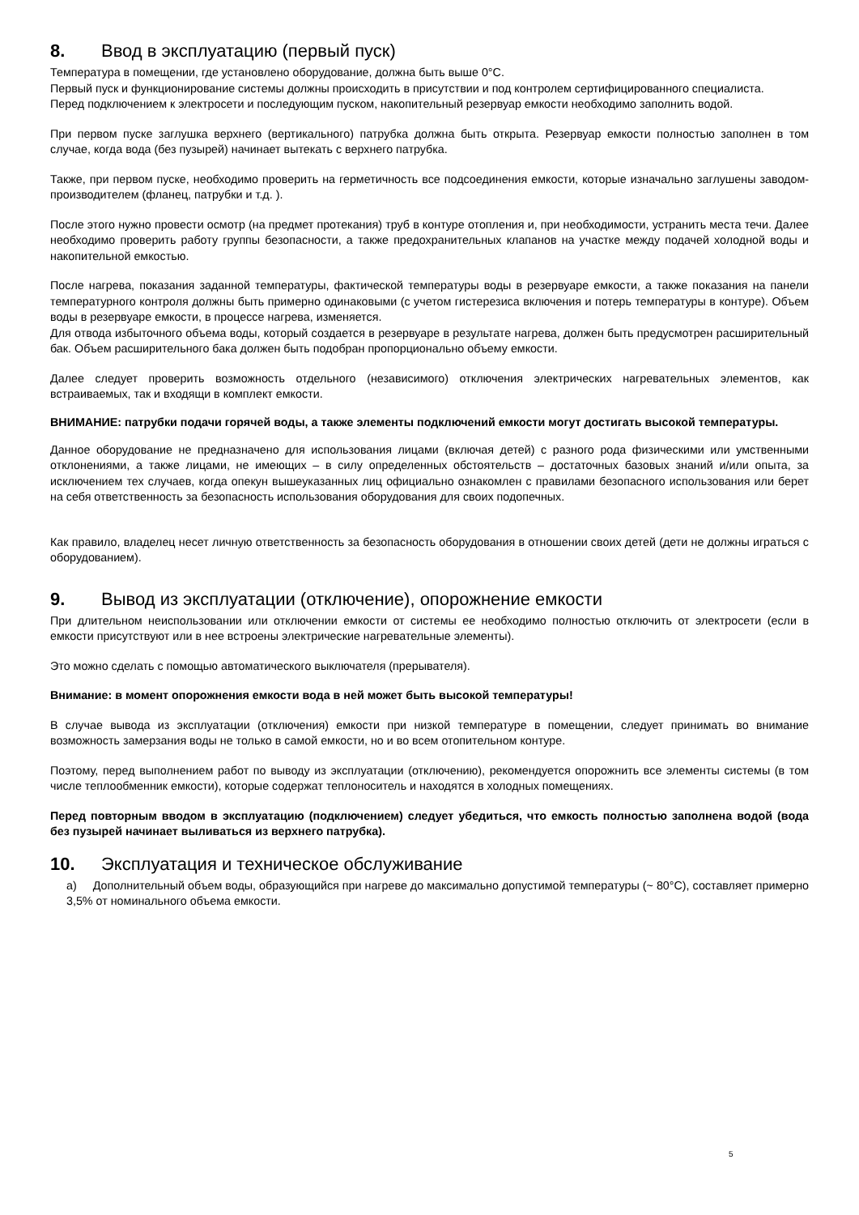8. Ввод в эксплуатацию (первый пуск)
Температура в помещении, где установлено оборудование, должна быть выше 0°C.
Первый пуск и функционирование системы должны происходить в присутствии и под контролем сертифицированного специалиста.
Перед подключением к электросети и последующим пуском, накопительный резервуар емкости необходимо заполнить водой.
При первом пуске заглушка верхнего (вертикального) патрубка должна быть открыта. Резервуар емкости полностью заполнен в том случае, когда вода (без пузырей) начинает вытекать с верхнего патрубка.
Также, при первом пуске, необходимо проверить на герметичность все подсоединения емкости, которые изначально заглушены заводом-производителем (фланец, патрубки и т.д. ).
После этого нужно провести осмотр (на предмет протекания) труб в контуре отопления и, при необходимости, устранить места течи. Далее необходимо проверить работу группы безопасности, а также предохранительных клапанов на участке между подачей холодной воды и накопительной емкостью.
После нагрева, показания заданной температуры, фактической температуры воды в резервуаре емкости, а также показания на панели температурного контроля должны быть примерно одинаковыми (с учетом гистерезиса включения и потерь температуры в контуре). Объем воды в резервуаре емкости, в процессе нагрева, изменяется.
Для отвода избыточного объема воды, который создается в резервуаре в результате нагрева, должен быть предусмотрен расширительный бак. Объем расширительного бака должен быть подобран пропорционально объему емкости.
Далее следует проверить возможность отдельного (независимого) отключения электрических нагревательных элементов, как встраиваемых, так и входящи в комплект емкости.
ВНИМАНИЕ: патрубки подачи горячей воды, а также элементы подключений емкости могут достигать высокой температуры.
Данное оборудование не предназначено для использования лицами (включая детей) с разного рода физическими или умственными отклонениями, а также лицами, не имеющих – в силу определенных обстоятельств – достаточных базовых знаний и/или опыта, за исключением тех случаев, когда опекун вышеуказанных лиц официально ознакомлен с правилами безопасного использования или берет на себя ответственность за безопасность использования оборудования для своих подопечных.
Как правило, владелец несет личную ответственность за безопасность оборудования в отношении своих детей (дети не должны играться с оборудованием).
9. Вывод из эксплуатации (отключение), опорожнение емкости
При длительном неиспользовании или отключении емкости от системы ее необходимо полностью отключить от электросети (если в емкости присутствуют или в нее встроены электрические нагревательные элементы).
Это можно сделать с помощью автоматического выключателя (прерывателя).
Внимание: в момент опорожнения емкости вода в ней может быть высокой температуры!
В случае вывода из эксплуатации (отключения) емкости при низкой температуре в помещении, следует принимать во внимание возможность замерзания воды не только в самой емкости, но и во всем отопительном контуре.
Поэтому, перед выполнением работ по выводу из эксплуатации (отключению), рекомендуется опорожнить все элементы системы (в том числе теплообменник емкости), которые содержат теплоноситель и находятся в холодных помещениях.
Перед повторным вводом в эксплуатацию (подключением) следует убедиться, что емкость полностью заполнена водой (вода без пузырей начинает выливаться из верхнего патрубка).
10. Эксплуатация и техническое обслуживание
a) Дополнительный объем воды, образующийся при нагреве до максимально допустимой температуры (~ 80°C), составляет примерно 3,5% от номинального объема емкости.
5